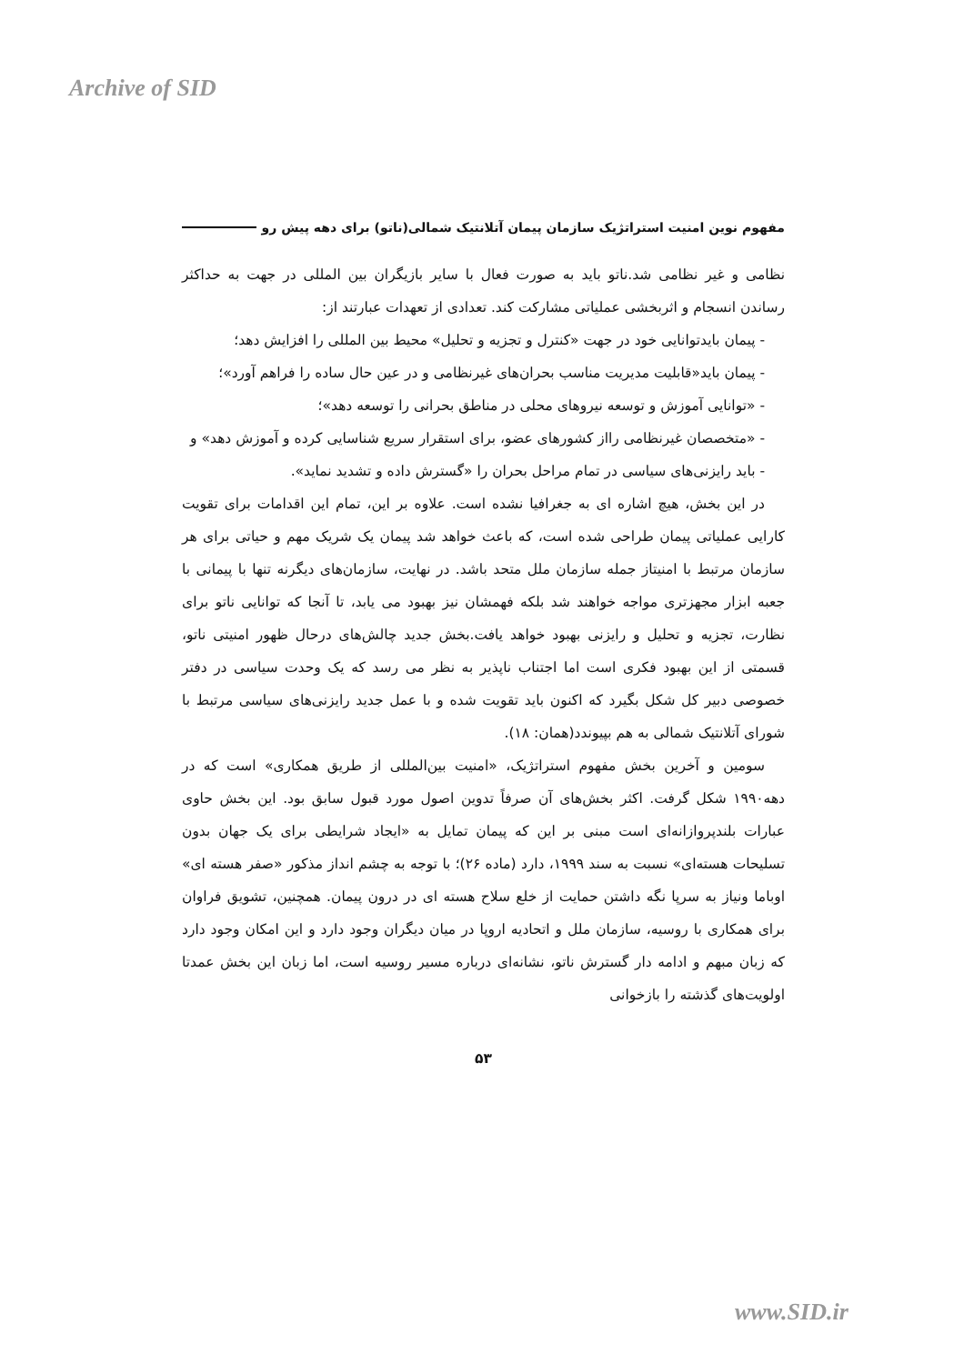Archive of SID
مفهوم نوین امنیت استراتژیک سازمان پیمان آتلانتیک شمالی(ناتو) برای دهه پیش رو
نظامی و غیر نظامی شد.ناتو باید به صورت فعال با سایر بازیگران بین المللی در جهت به حداکثر رساندن انسجام و اثربخشی عملیاتی مشارکت کند. تعدادی از تعهدات عبارتند از:
- پیمان بایدتوانایی خود در جهت «کنترل و تجزیه و تحلیل» محیط بین المللی را افزایش دهد؛
- پیمان باید«قابلیت مدیریت مناسب بحران‌های غیرنظامی و در عین حال ساده را فراهم آورد»؛
- «توانایی آموزش و توسعه نیروهای محلی در مناطق بحرانی را توسعه دهد»؛
- «متخصصان غیرنظامی رااز کشورهای عضو، برای استقرار سریع شناسایی کرده و آموزش دهد» و
- باید رایزنی‌های سیاسی در تمام مراحل بحران را «گسترش داده و تشدید نماید».
در این بخش، هیچ اشاره ای به جغرافیا نشده است. علاوه بر این، تمام این اقدامات برای تقویت کارایی عملیاتی پیمان طراحی شده است، که باعث خواهد شد پیمان یک شریک مهم و حیاتی برای هر سازمان مرتبط با امنیتاز جمله سازمان ملل متحد باشد. در نهایت، سازمان‌های دیگرنه تنها با پیمانی با جعبه ابزار مجهزتری مواجه خواهند شد بلکه فهمشان نیز بهبود می یابد، تا آنجا که توانایی ناتو برای نظارت، تجزیه و تحلیل و رایزنی بهبود خواهد یافت.بخش جدید چالش‌های درحال ظهور امنیتی ناتو، قسمتی از این بهبود فکری است اما اجتناب ناپذیر به نظر می رسد که یک وحدت سیاسی در دفتر خصوصی دبیر کل شکل بگیرد که اکنون باید تقویت شده و با عمل جدید رایزنی‌های سیاسی مرتبط با شورای آتلانتیک شمالی به هم بپیوندد(همان: ۱۸).
سومین و آخرین بخش مفهوم استراتژیک، «امنیت بین‌المللی از طریق همکاری» است که در دهه۱۹۹۰ شکل گرفت. اکثر بخش‌های آن صرفاً تدوین اصول مورد قبول سابق بود. این بخش حاوی عبارات بلندپروازانه‌ای است مبنی بر این که پیمان تمایل به «ایجاد شرایطی برای یک جهان بدون تسلیحات هسته‌ای» نسبت به سند ۱۹۹۹، دارد (ماده ۲۶)؛ با توجه به چشم انداز مذکور «صفر هسته ای» اوباما ونیاز به سرپا نگه داشتن حمایت از خلع سلاح هسته ای در درون پیمان. همچنین، تشویق فراوان برای همکاری با روسیه، سازمان ملل و اتحادیه اروپا در میان دیگران وجود دارد و این امکان وجود دارد که زبان مبهم و ادامه دار گسترش ناتو، نشانه‌ای درباره مسیر روسیه است، اما زبان این بخش عمدتا اولویت‌های گذشته را بازخوانی
۵۳
www.SID.ir